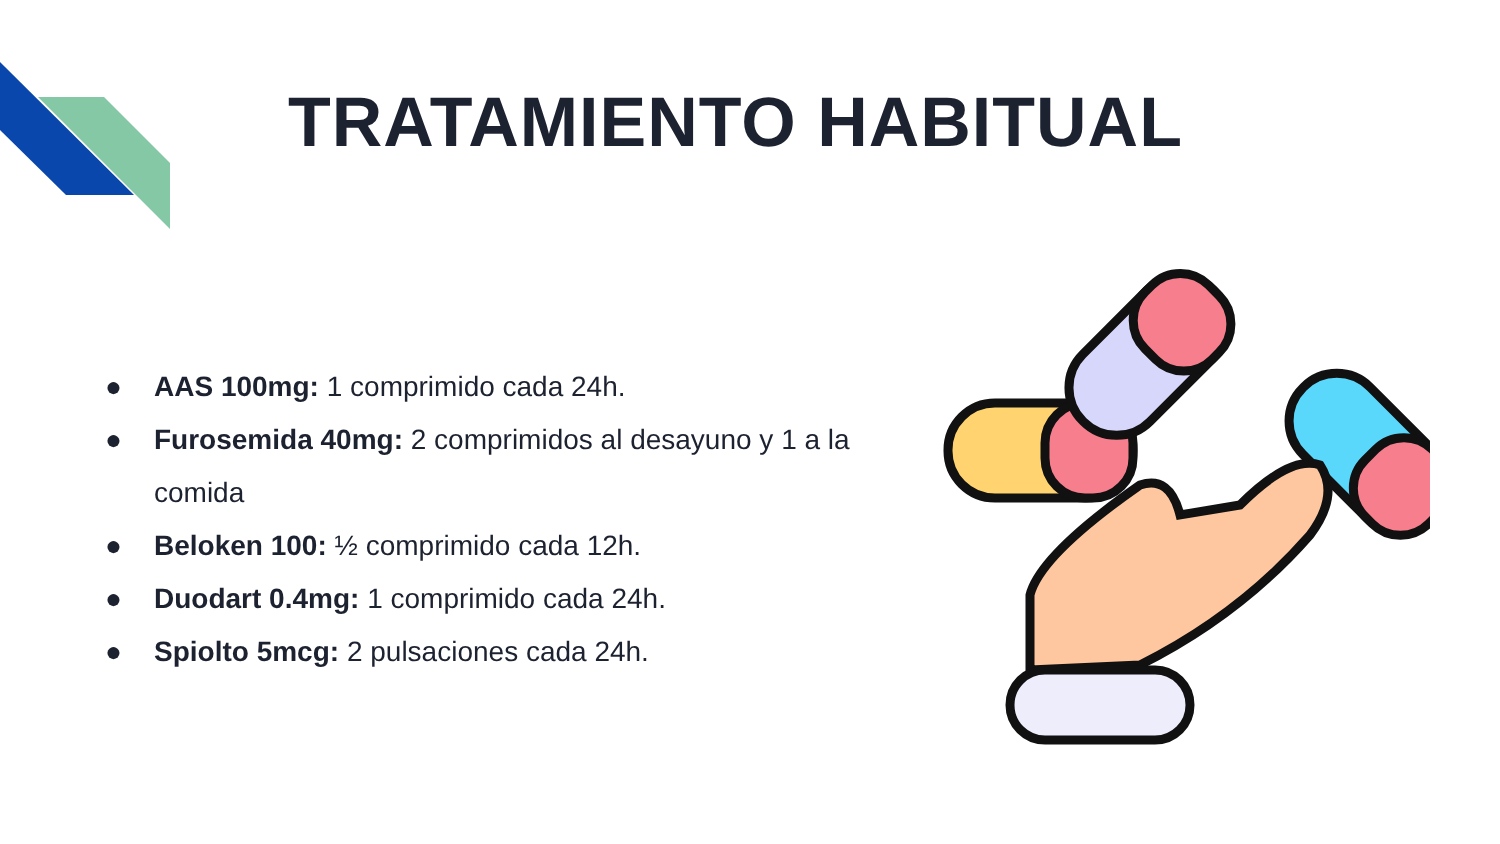TRATAMIENTO HABITUAL
● AAS 100mg: 1 comprimido cada 24h.
● Furosemida 40mg: 2 comprimidos al desayuno y 1 a la comida
● Beloken 100: ½ comprimido cada 12h.
● Duodart 0.4mg: 1 comprimido cada 24h.
● Spiolto 5mcg: 2 pulsaciones cada 24h.